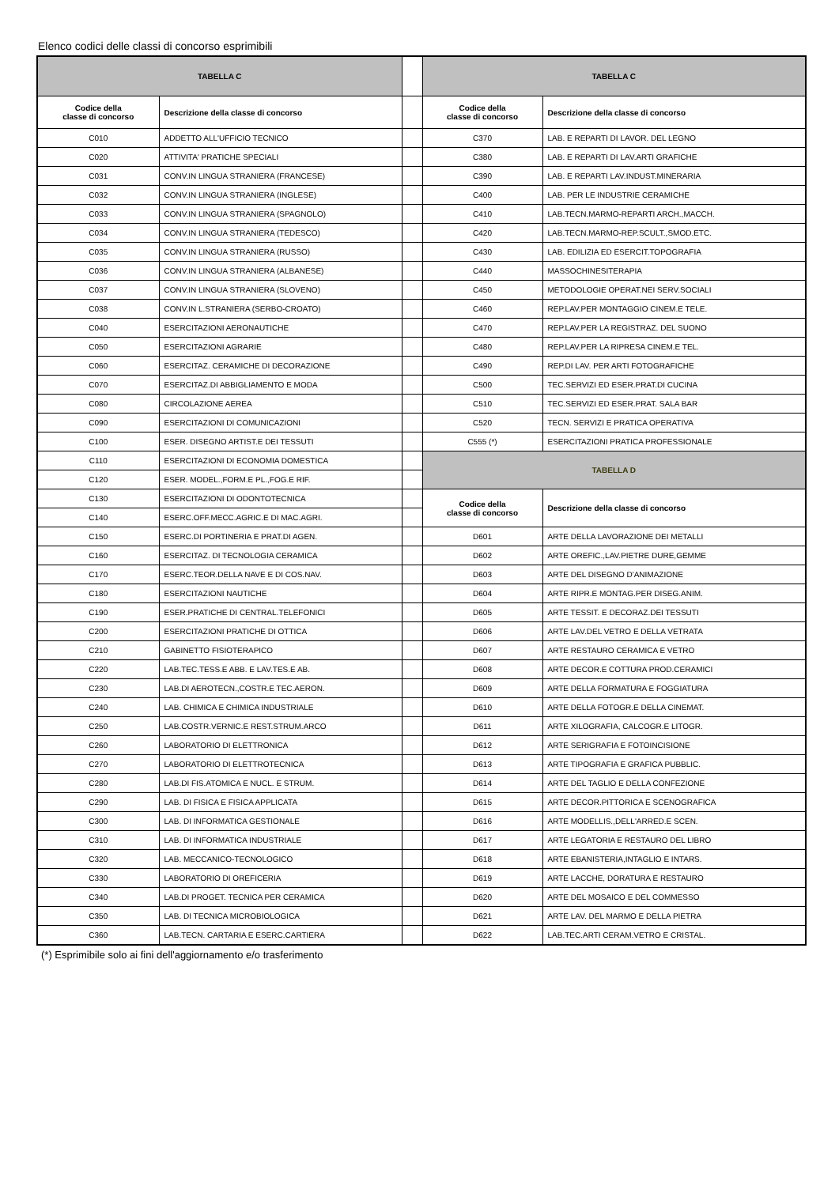Elenco codici delle classi di concorso esprimibili
| TABELLA C | | | TABELLA C | |
| Codice della classe di concorso | Descrizione della classe di concorso | | Codice della classe di concorso | Descrizione della classe di concorso |
| C010 | ADDETTO ALL'UFFICIO TECNICO | | C370 | LAB. E REPARTI DI LAVOR. DEL LEGNO |
| C020 | ATTIVITA' PRATICHE SPECIALI | | C380 | LAB. E REPARTI DI LAV.ARTI GRAFICHE |
| C031 | CONV.IN LINGUA STRANIERA (FRANCESE) | | C390 | LAB. E REPARTI LAV.INDUST.MINERARIA |
| C032 | CONV.IN LINGUA STRANIERA (INGLESE) | | C400 | LAB. PER LE INDUSTRIE CERAMICHE |
| C033 | CONV.IN LINGUA STRANIERA (SPAGNOLO) | | C410 | LAB.TECN.MARMO-REPARTI ARCH.,MACCH. |
| C034 | CONV.IN LINGUA STRANIERA (TEDESCO) | | C420 | LAB.TECN.MARMO-REP.SCULT.,SMOD.ETC. |
| C035 | CONV.IN LINGUA STRANIERA (RUSSO) | | C430 | LAB. EDILIZIA ED ESERCIT.TOPOGRAFIA |
| C036 | CONV.IN LINGUA STRANIERA (ALBANESE) | | C440 | MASSOCHINESITERAPIA |
| C037 | CONV.IN LINGUA STRANIERA (SLOVENO) | | C450 | METODOLOGIE OPERAT.NEI SERV.SOCIALI |
| C038 | CONV.IN L.STRANIERA (SERBO-CROATO) | | C460 | REP.LAV.PER MONTAGGIO CINEM.E TELE. |
| C040 | ESERCITAZIONI AERONAUTICHE | | C470 | REP.LAV.PER LA REGISTRAZ. DEL SUONO |
| C050 | ESERCITAZIONI AGRARIE | | C480 | REP.LAV.PER LA RIPRESA CINEM.E TEL. |
| C060 | ESERCITAZ. CERAMICHE DI DECORAZIONE | | C490 | REP.DI LAV. PER ARTI FOTOGRAFICHE |
| C070 | ESERCITAZ.DI ABBIGLIAMENTO E MODA | | C500 | TEC.SERVIZI ED ESER.PRAT.DI CUCINA |
| C080 | CIRCOLAZIONE AEREA | | C510 | TEC.SERVIZI ED ESER.PRAT. SALA BAR |
| C090 | ESERCITAZIONI DI COMUNICAZIONI | | C520 | TECN. SERVIZI E PRATICA OPERATIVA |
| C100 | ESER. DISEGNO ARTIST.E DEI TESSUTI | | C555 (*) | ESERCITAZIONI PRATICA PROFESSIONALE |
| C110 | ESERCITAZIONI DI ECONOMIA DOMESTICA | | TABELLA D | |
| C120 | ESER. MODEL.,FORM.E PL.,FOG.E RIF. | | | |
| C130 | ESERCITAZIONI DI ODONTOTECNICA | | Codice della classe di concorso | Descrizione della classe di concorso |
| C140 | ESERC.OFF.MECC.AGRIC.E DI MAC.AGRI. | | | |
| C150 | ESERC.DI PORTINERIA E PRAT.DI AGEN. | | D601 | ARTE DELLA LAVORAZIONE DEI METALLI |
| C160 | ESERCITAZ. DI TECNOLOGIA CERAMICA | | D602 | ARTE OREFIC.,LAV.PIETRE DURE,GEMME |
| C170 | ESERC.TEOR.DELLA NAVE E DI COS.NAV. | | D603 | ARTE DEL DISEGNO D'ANIMAZIONE |
| C180 | ESERCITAZIONI NAUTICHE | | D604 | ARTE RIPR.E MONTAG.PER DISEG.ANIM. |
| C190 | ESER.PRATICHE DI CENTRAL.TELEFONICI | | D605 | ARTE TESSIT. E DECORAZ.DEI TESSUTI |
| C200 | ESERCITAZIONI PRATICHE DI OTTICA | | D606 | ARTE LAV.DEL VETRO E DELLA VETRATA |
| C210 | GABINETTO FISIOTERAPICO | | D607 | ARTE RESTAURO CERAMICA E VETRO |
| C220 | LAB.TEC.TESS.E ABB. E LAV.TES.E AB. | | D608 | ARTE DECOR.E COTTURA PROD.CERAMICI |
| C230 | LAB.DI AEROTECN.,COSTR.E TEC.AERON. | | D609 | ARTE DELLA FORMATURA E FOGGIATURA |
| C240 | LAB. CHIMICA E CHIMICA INDUSTRIALE | | D610 | ARTE DELLA FOTOGR.E DELLA CINEMAT. |
| C250 | LAB.COSTR.VERNIC.E REST.STRUM.ARCO | | D611 | ARTE XILOGRAFIA, CALCOGR.E LITOGR. |
| C260 | LABORATORIO DI ELETTRONICA | | D612 | ARTE SERIGRAFIA E FOTOINCISIONE |
| C270 | LABORATORIO DI ELETTROTECNICA | | D613 | ARTE TIPOGRAFIA E GRAFICA PUBBLIC. |
| C280 | LAB.DI FIS.ATOMICA E NUCL. E STRUM. | | D614 | ARTE DEL TAGLIO E DELLA CONFEZIONE |
| C290 | LAB. DI FISICA E FISICA APPLICATA | | D615 | ARTE DECOR.PITTORICA E SCENOGRAFICA |
| C300 | LAB. DI INFORMATICA GESTIONALE | | D616 | ARTE MODELLIS.,DELL'ARRED.E SCEN. |
| C310 | LAB. DI INFORMATICA INDUSTRIALE | | D617 | ARTE LEGATORIA E RESTAURO DEL LIBRO |
| C320 | LAB. MECCANICO-TECNOLOGICO | | D618 | ARTE EBANISTERIA,INTAGLIO E INTARS. |
| C330 | LABORATORIO DI OREFICERIA | | D619 | ARTE LACCHE, DORATURA E RESTAURO |
| C340 | LAB.DI PROGET. TECNICA PER CERAMICA | | D620 | ARTE DEL MOSAICO E DEL COMMESSO |
| C350 | LAB. DI TECNICA MICROBIOLOGICA | | D621 | ARTE LAV. DEL MARMO E DELLA PIETRA |
| C360 | LAB.TECN. CARTARIA E ESERC.CARTIERA | | D622 | LAB.TEC.ARTI CERAM.VETRO E CRISTAL. |
(*) Esprimibile solo ai fini dell'aggiornamento e/o trasferimento